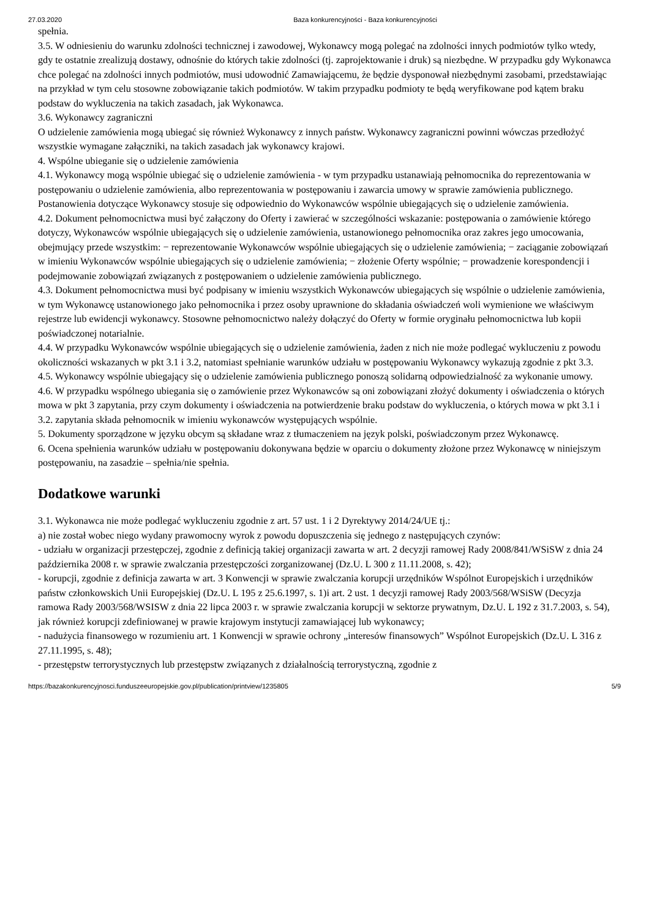27.03.2020 Baza konkurencyjności - Baza konkurencyjności
spełnia.
3.5. W odniesieniu do warunku zdolności technicznej i zawodowej, Wykonawcy mogą polegać na zdolności innych podmiotów tylko wtedy, gdy te ostatnie zrealizują dostawy, odnośnie do których takie zdolności (tj. zaprojektowanie i druk) są niezbędne. W przypadku gdy Wykonawca chce polegać na zdolności innych podmiotów, musi udowodnić Zamawiającemu, że będzie dysponował niezbędnymi zasobami, przedstawiając na przykład w tym celu stosowne zobowiązanie takich podmiotów. W takim przypadku podmioty te będą weryfikowane pod kątem braku podstaw do wykluczenia na takich zasadach, jak Wykonawca.
3.6. Wykonawcy zagraniczni
O udzielenie zamówienia mogą ubiegać się również Wykonawcy z innych państw. Wykonawcy zagraniczni powinni wówczas przedłożyć wszystkie wymagane załączniki, na takich zasadach jak wykonawcy krajowi.
4. Wspólne ubieganie się o udzielenie zamówienia
4.1. Wykonawcy mogą wspólnie ubiegać się o udzielenie zamówienia - w tym przypadku ustanawiają pełnomocnika do reprezentowania w postępowaniu o udzielenie zamówienia, albo reprezentowania w postępowaniu i zawarcia umowy w sprawie zamówienia publicznego. Postanowienia dotyczące Wykonawcy stosuje się odpowiednio do Wykonawców wspólnie ubiegających się o udzielenie zamówienia.
4.2. Dokument pełnomocnictwa musi być załączony do Oferty i zawierać w szczególności wskazanie: postępowania o zamówienie którego dotyczy, Wykonawców wspólnie ubiegających się o udzielenie zamówienia, ustanowionego pełnomocnika oraz zakres jego umocowania, obejmujący przede wszystkim: − reprezentowanie Wykonawców wspólnie ubiegających się o udzielenie zamówienia; − zaciąganie zobowiązań w imieniu Wykonawców wspólnie ubiegających się o udzielenie zamówienia; − złożenie Oferty wspólnie; − prowadzenie korespondencji i podejmowanie zobowiązań związanych z postępowaniem o udzielenie zamówienia publicznego.
4.3. Dokument pełnomocnictwa musi być podpisany w imieniu wszystkich Wykonawców ubiegających się wspólnie o udzielenie zamówienia, w tym Wykonawcę ustanowionego jako pełnomocnika i przez osoby uprawnione do składania oświadczeń woli wymienione we właściwym rejestrze lub ewidencji wykonawcy. Stosowne pełnomocnictwo należy dołączyć do Oferty w formie oryginału pełnomocnictwa lub kopii poświadczonej notarialnie.
4.4. W przypadku Wykonawców wspólnie ubiegających się o udzielenie zamówienia, żaden z nich nie może podlegać wykluczeniu z powodu okoliczności wskazanych w pkt 3.1 i 3.2, natomiast spełnianie warunków udziału w postępowaniu Wykonawcy wykazują zgodnie z pkt 3.3.
4.5. Wykonawcy wspólnie ubiegający się o udzielenie zamówienia publicznego ponoszą solidarną odpowiedzialność za wykonanie umowy.
4.6. W przypadku wspólnego ubiegania się o zamówienie przez Wykonawców są oni zobowiązani złożyć dokumenty i oświadczenia o których mowa w pkt 3 zapytania, przy czym dokumenty i oświadczenia na potwierdzenie braku podstaw do wykluczenia, o których mowa w pkt 3.1 i 3.2. zapytania składa pełnomocnik w imieniu wykonawców występujących wspólnie.
5. Dokumenty sporządzone w języku obcym są składane wraz z tłumaczeniem na język polski, poświadczonym przez Wykonawcę.
6. Ocena spełnienia warunków udziału w postępowaniu dokonywana będzie w oparciu o dokumenty złożone przez Wykonawcę w niniejszym postępowaniu, na zasadzie – spełnia/nie spełnia.
Dodatkowe warunki
3.1. Wykonawca nie może podlegać wykluczeniu zgodnie z art. 57 ust. 1 i 2 Dyrektywy 2014/24/UE tj.:
a) nie został wobec niego wydany prawomocny wyrok z powodu dopuszczenia się jednego z następujących czynów:
- udziału w organizacji przestępczej, zgodnie z definicją takiej organizacji zawarta w art. 2 decyzji ramowej Rady 2008/841/WSiSW z dnia 24 października 2008 r. w sprawie zwalczania przestępczości zorganizowanej (Dz.U. L 300 z 11.11.2008, s. 42);
- korupcji, zgodnie z definicja zawarta w art. 3 Konwencji w sprawie zwalczania korupcji urzędników Wspólnot Europejskich i urzędników państw członkowskich Unii Europejskiej (Dz.U. L 195 z 25.6.1997, s. 1)i art. 2 ust. 1 decyzji ramowej Rady 2003/568/WSiSW (Decyzja ramowa Rady 2003/568/WSISW z dnia 22 lipca 2003 r. w sprawie zwalczania korupcji w sektorze prywatnym, Dz.U. L 192 z 31.7.2003, s. 54), jak również korupcji zdefiniowanej w prawie krajowym instytucji zamawiającej lub wykonawcy;
- nadużycia finansowego w rozumieniu art. 1 Konwencji w sprawie ochrony „interesów finansowych” Wspólnot Europejskich (Dz.U. L 316 z 27.11.1995, s. 48);
- przestępstw terrorystycznych lub przestępstw związanych z działalnością terrorystyczną, zgodnie z
https://bazakonkurencyjnosci.funduszeeuropejskie.gov.pl/publication/printview/1235805 5/9